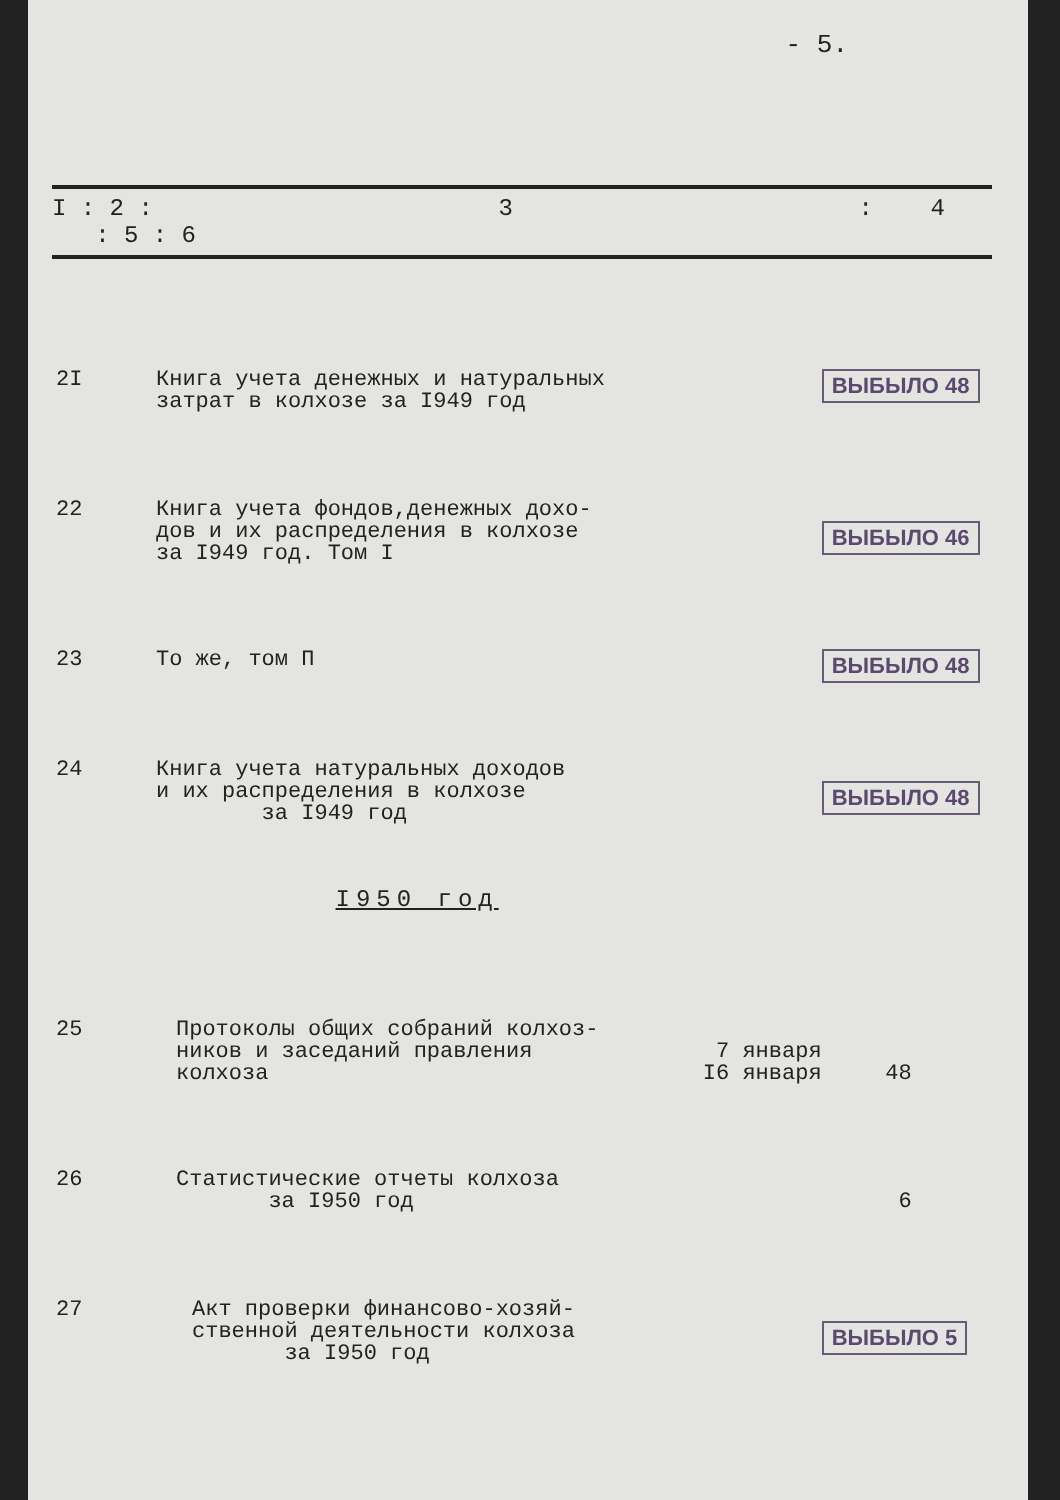- 5.
| I : 2 : 3 : 4 : 5 : 6 | | | | |
| --- | --- | --- | --- | --- |
| 2I | Книга учета денежных и натуральных затрат в колхозе за I949 год | | ВЫБЫЛО 48 | |
| 22 | Книга учета фондов,денежных дохо- дов и их распределения в колхозе за I949 год. Том I | | ВЫБЫЛО 46 | |
| 23 | То же, том П | | ВЫБЫЛО 48 | |
| 24 | Книга учета натуральных доходов и их распределения в колхозе за I949 год | | ВЫБЫЛО 48 | |
| | I950 год | | | |
| 25 | Протоколы общих собраний колхоз- ников и заседаний правления колхоза | 7 января I6 января | 48 | |
| 26 | Статистические отчеты колхоза за I950 год | | 6 | |
| 27 | Акт проверки финансово-хозяй- ственной деятельности колхоза за I950 год | | ВЫБЫЛО 5 | |